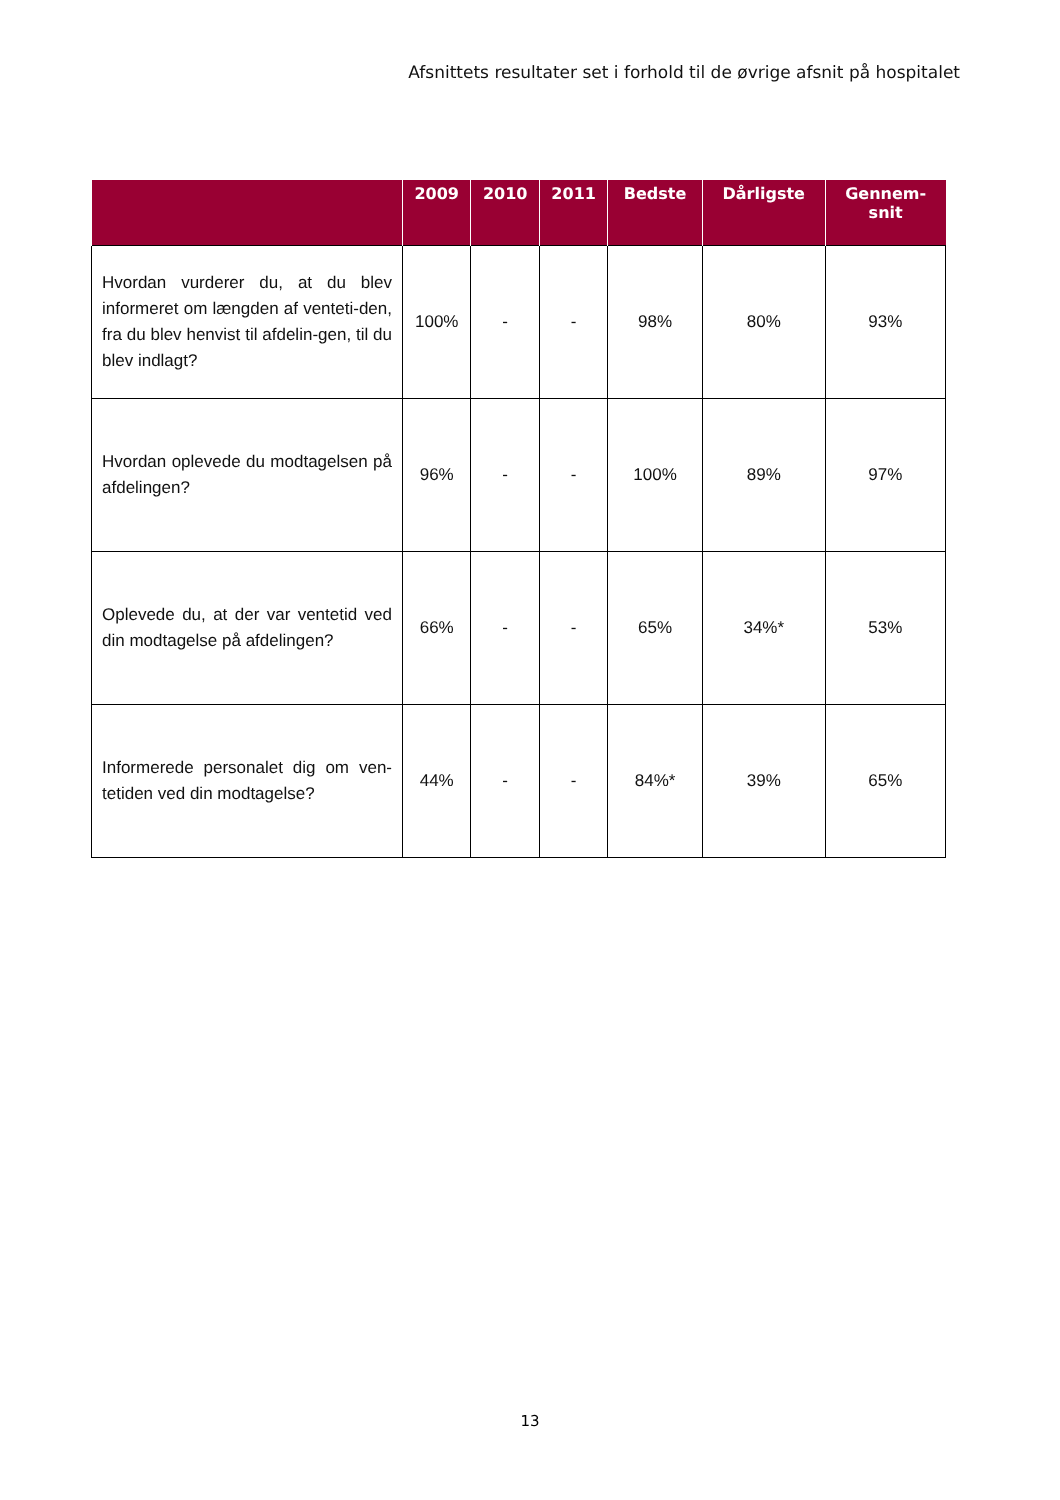Afsnittets resultater set i forhold til de øvrige afsnit på hospitalet
| | 2009 | 2010 | 2011 | Bedste | Dårligste | Gennem- snit |
| --- | --- | --- | --- | --- | --- | --- |
| Hvordan vurderer du, at du blev informeret om længden af venteti-den, fra du blev henvist til afdelin-gen, til du blev indlagt? | 100% | - | - | 98% | 80% | 93% |
| Hvordan oplevede du modtagelsen på afdelingen? | 96% | - | - | 100% | 89% | 97% |
| Oplevede du, at der var ventetid ved din modtagelse på afdelingen? | 66% | - | - | 65% | 34%* | 53% |
| Informerede personalet dig om ven-tetiden ved din modtagelse? | 44% | - | - | 84%* | 39% | 65% |
13